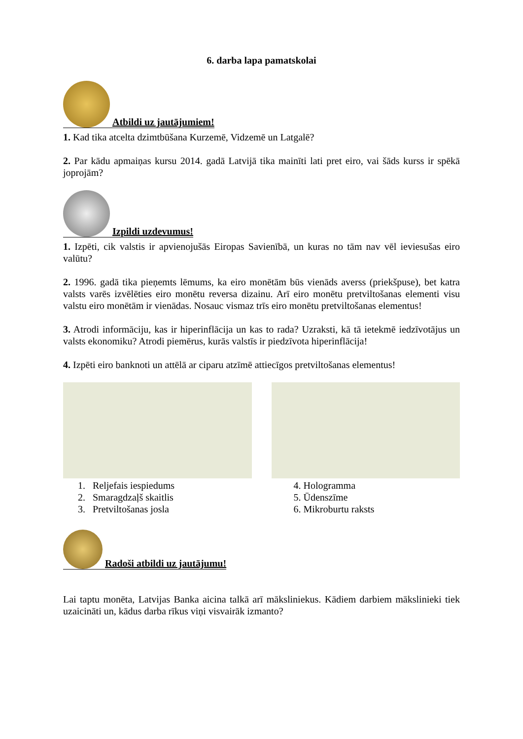6. darba lapa pamatskolai
Atbildi uz jautājumiem!
1. Kad tika atcelta dzimtbūšana Kurzemē, Vidzemē un Latgalē?
2. Par kādu apmaiņas kursu 2014. gadā Latvijā tika mainīti lati pret eiro, vai šāds kurss ir spēkā joprojām?
Izpildi uzdevumus!
1. Izpēti, cik valstis ir apvienojušās Eiropas Savienībā, un kuras no tām nav vēl ieviesušas eiro valūtu?
2. 1996. gadā tika pieņemts lēmums, ka eiro monētām būs vienāds averss (priekšpuse), bet katra valsts varēs izvēlēties eiro monētu reversa dizainu. Arī eiro monētu pretviltošanas elementi visu valstu eiro monētām ir vienādas. Nosauc vismaz trīs eiro monētu pretviltošanas elementus!
3. Atrodi informāciju, kas ir hiperinflācija un kas to rada? Uzraksti, kā tā ietekmē iedzīvotājus un valsts ekonomiku? Atrodi piemērus, kurās valstīs ir piedzīvota hiperinflācija!
4. Izpēti eiro banknoti un attēlā ar ciparu atzīmē attiecīgos pretviltošanas elementus!
1. Reljefais iespiedums
2. Smaragdzaļš skaitlis
3. Pretviltošanas josla
4. Hologramma
5. Ūdenszīme
6. Mikroburtu raksts
Radoši atbildi uz jautājumu!
Lai taptu monēta, Latvijas Banka aicina talkā arī māksliniekus. Kādiem darbiem mākslinieki tiek uzaicināti un, kādus darba rīkus viņi visvairāk izmanto?